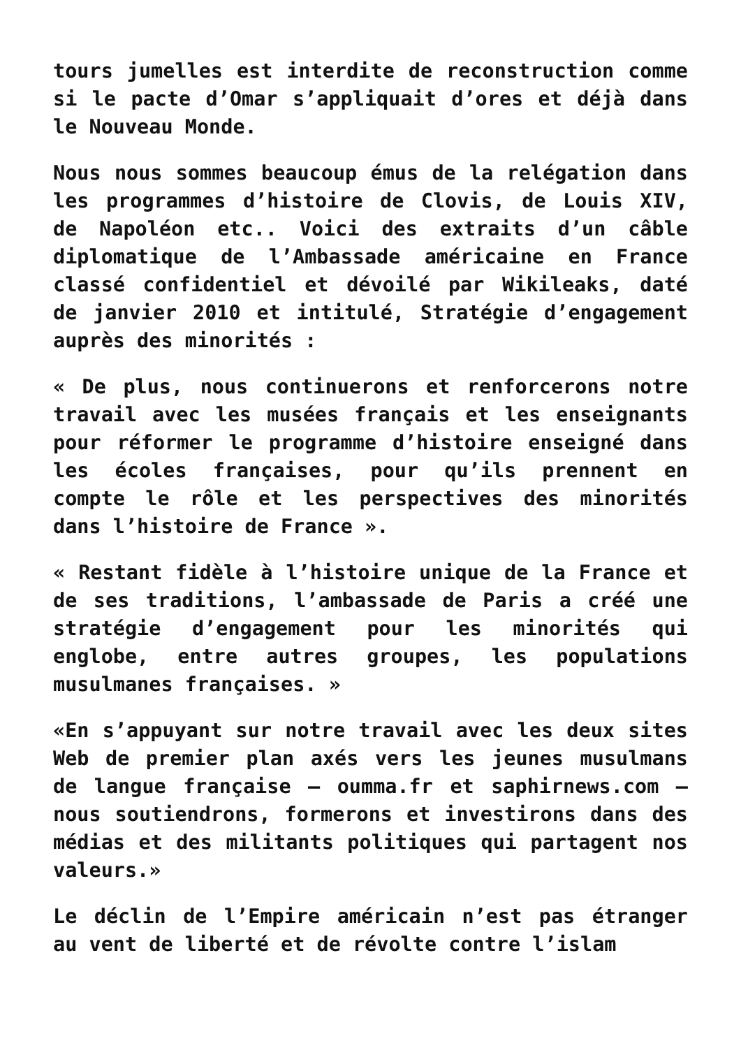tours jumelles est interdite de reconstruction comme si le pacte d’Omar s’appliquait d’ores et déjà dans le Nouveau Monde.
Nous nous sommes beaucoup émus de la relégation dans les programmes d’histoire de Clovis, de Louis XIV, de Napoléon etc.. Voici des extraits d’un câble diplomatique de l’Ambassade américaine en France classé confidentiel et dévoilé par Wikileaks, daté de janvier 2010 et intitulé, Stratégie d’engagement auprès des minorités :
« De plus, nous continuerons et renforcerons notre travail avec les musées français et les enseignants pour réformer le programme d’histoire enseigné dans les écoles françaises, pour qu’ils prennent en compte le rôle et les perspectives des minorités dans l’histoire de France ».
« Restant fidèle à l’histoire unique de la France et de ses traditions, l’ambassade de Paris a créé une stratégie d’engagement pour les minorités qui englobe, entre autres groupes, les populations musulmanes françaises. »
«En s’appuyant sur notre travail avec les deux sites Web de premier plan axés vers les jeunes musulmans de langue française – oumma.fr et saphirnews.com – nous soutiendrons, formerons et investirons dans des médias et des militants politiques qui partagent nos valeurs.»
Le déclin de l’Empire américain n’est pas étranger au vent de liberté et de révolte contre l’islam